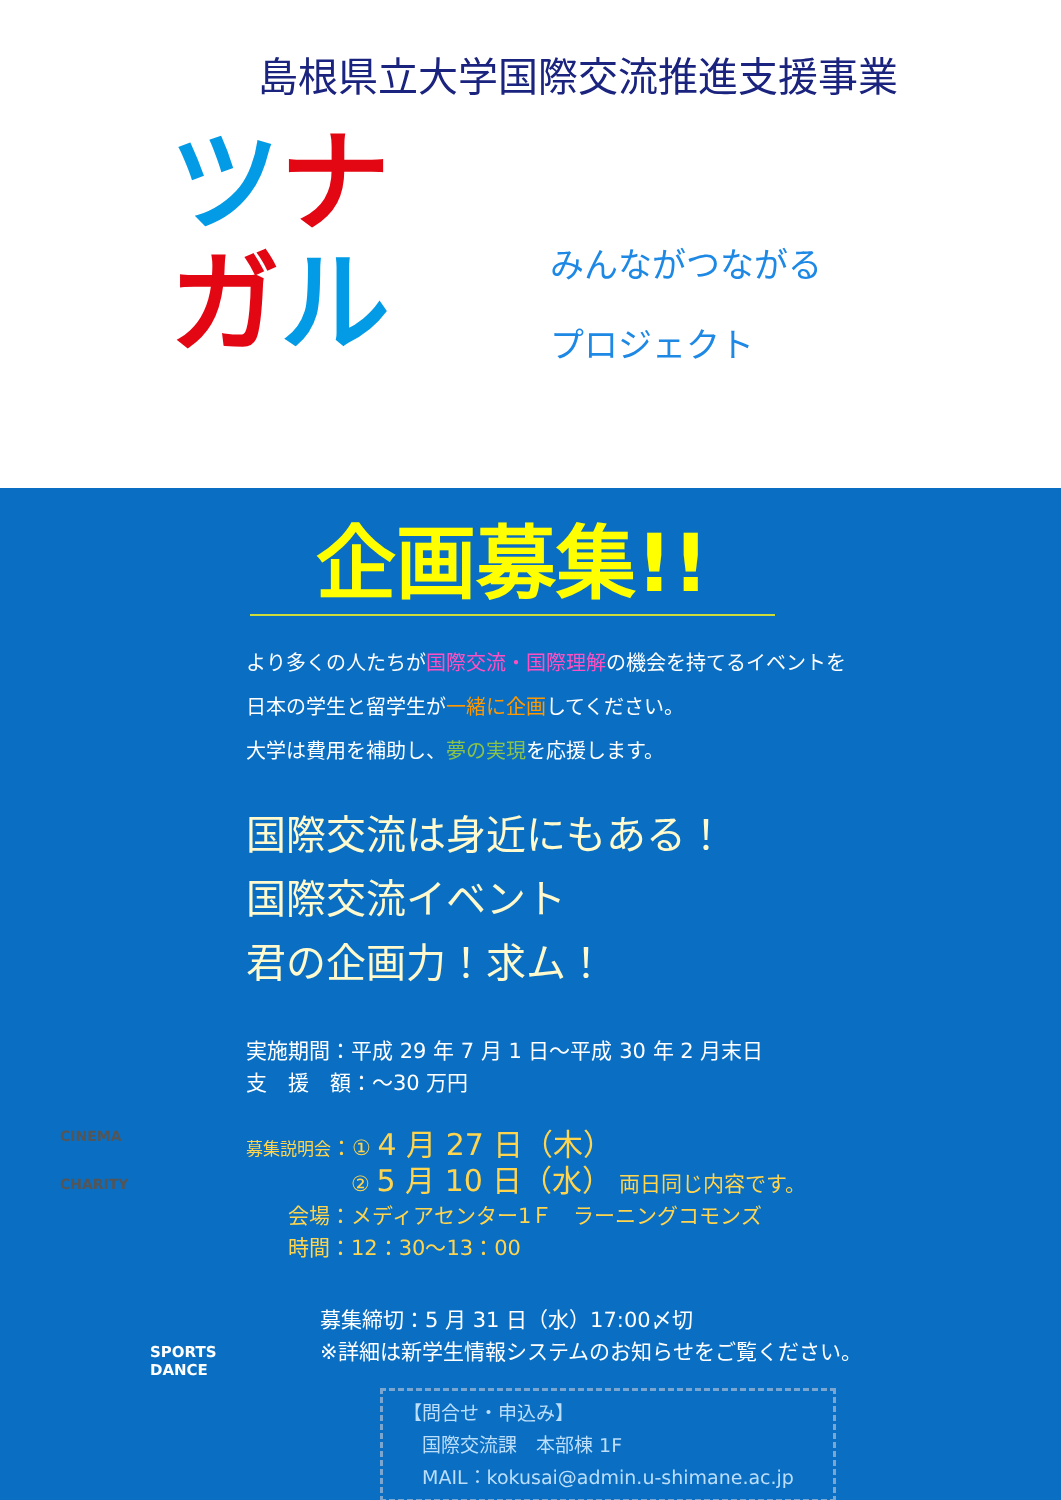島根県立大学国際交流推進支援事業
ツナ
ガル
みんながつながる
プロジェクト
企画募集!!
より多くの人たちが国際交流・国際理解の機会を持てるイベントを
日本の学生と留学生が一緒に企画してください。
大学は費用を補助し、夢の実現を応援します。
国際交流は身近にもある！
国際交流イベント
君の企画力！求ム！
実施期間：平成 29 年 7 月 1 日～平成 30 年 2 月末日
支　援　額：～30 万円
募集説明会：① 4 月 27 日（木）
　　　　　② 5 月 10 日（水） 両日同じ内容です。
　　会場：メディアセンター1Ｆ　ラーニングコモンズ
　　時間：12：30～13：00
募集締切：5 月 31 日（水）17:00〆切
※詳細は新学生情報システムのお知らせをご覧ください。
【問合せ・申込み】
　国際交流課　本部棟 1F
　MAIL：kokusai@admin.u-shimane.ac.jp
CINEMA
CHARITY
SPORTS
DANCE